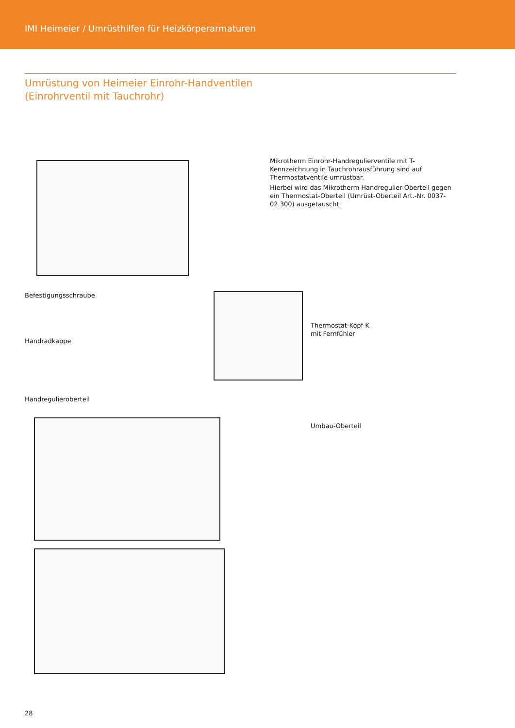IMI Heimeier / Umrüsthilfen für Heizkörperarmaturen
Umrüstung von Heimeier Einrohr-Handventilen
(Einrohrventil mit Tauchrohr)
Mikrotherm Einrohr-Handregulierventile mit T-Kennzeichnung in Tauchrohrausführung sind auf Thermostatventile umrüstbar.
Hierbei wird das Mikrotherm Handregulier-Oberteil gegen ein Thermostat-Oberteil (Umrüst-Oberteil Art.-Nr. 0037-02.300) ausgetauscht.
Befestigungsschraube
Handradkappe
Handregulieroberteil
Thermostat-Kopf K
mit Fernfühler
Umbau-Oberteil
28